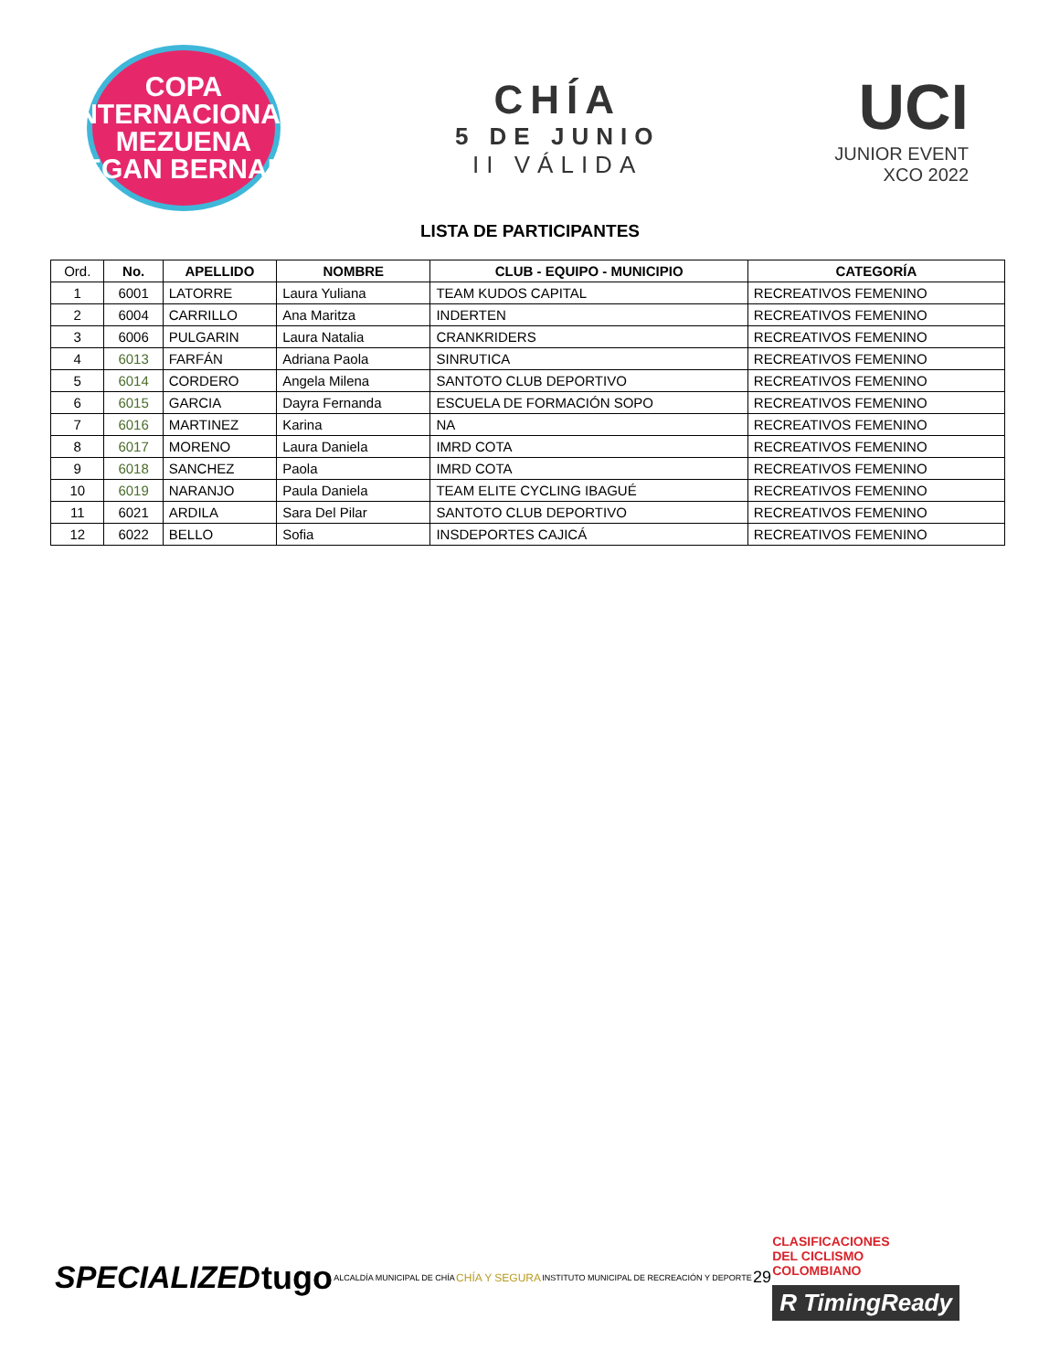COPA INTERNACIONAL
MEZUENA
EGAN BERNAL
CHÍA
5 DE JUNIO
II VÁLIDA
UCI
JUNIOR EVENT
XCO 2022
LISTA DE PARTICIPANTES
| Ord. | No. | APELLIDO | NOMBRE | CLUB - EQUIPO - MUNICIPIO | CATEGORÍA |
| --- | --- | --- | --- | --- | --- |
| 1 | 6001 | LATORRE | Laura Yuliana | TEAM KUDOS CAPITAL | RECREATIVOS FEMENINO |
| 2 | 6004 | CARRILLO | Ana Maritza | INDERTEN | RECREATIVOS FEMENINO |
| 3 | 6006 | PULGARIN | Laura Natalia | CRANKRIDERS | RECREATIVOS FEMENINO |
| 4 | 6013 | FARFÁN | Adriana Paola | SINRUTICA | RECREATIVOS FEMENINO |
| 5 | 6014 | CORDERO | Angela Milena | SANTOTO CLUB DEPORTIVO | RECREATIVOS FEMENINO |
| 6 | 6015 | GARCIA | Dayra Fernanda | ESCUELA DE FORMACIÓN SOPO | RECREATIVOS FEMENINO |
| 7 | 6016 | MARTINEZ | Karina | NA | RECREATIVOS FEMENINO |
| 8 | 6017 | MORENO | Laura Daniela | IMRD COTA | RECREATIVOS FEMENINO |
| 9 | 6018 | SANCHEZ | Paola | IMRD COTA | RECREATIVOS FEMENINO |
| 10 | 6019 | NARANJO | Paula Daniela | TEAM ELITE CYCLING IBAGUÉ | RECREATIVOS FEMENINO |
| 11 | 6021 | ARDILA | Sara Del Pilar | SANTOTO CLUB DEPORTIVO | RECREATIVOS FEMENINO |
| 12 | 6022 | BELLO | Sofia | INSDEPORTES CAJICÁ | RECREATIVOS FEMENINO |
SPECIALIZED tugo ALCALDÍA MUNICIPAL DE CHÍA CHÍA Y SEGURA INSTITUTO MUNICIPAL DE RECREACIÓN Y DEPORTE 29
CLASIFICACIONES
DEL CICLISMO
COLOMBIANO
R TimingReady